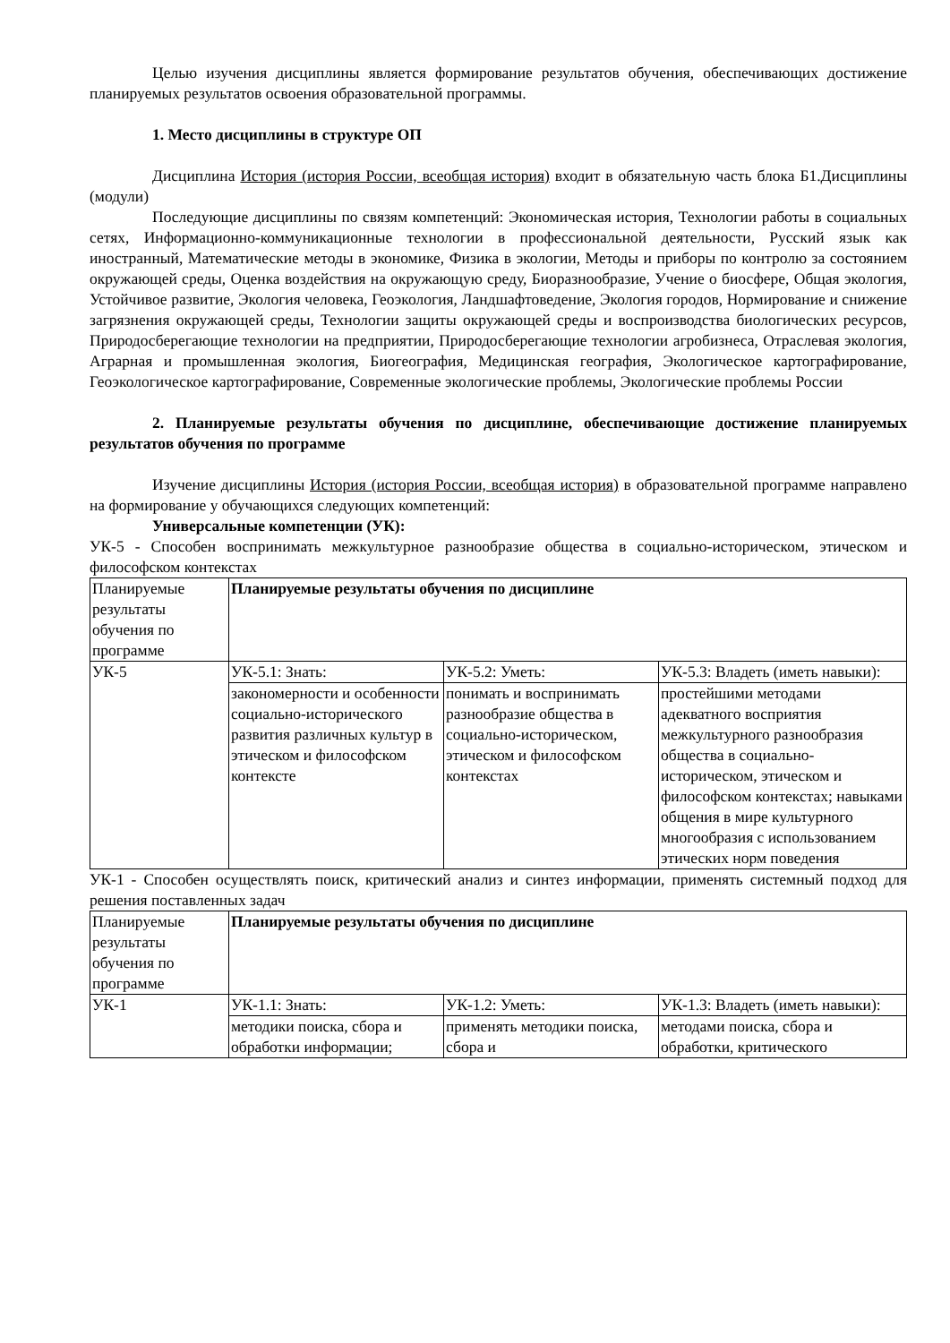Целью изучения дисциплины является формирование результатов обучения, обеспечивающих достижение планируемых результатов освоения образовательной программы.
1. Место дисциплины в структуре ОП
Дисциплина История (история России, всеобщая история) входит в обязательную часть блока Б1.Дисциплины (модули)
Последующие дисциплины по связям компетенций: Экономическая история, Технологии работы в социальных сетях, Информационно-коммуникационные технологии в профессиональной деятельности, Русский язык как иностранный, Математические методы в экономике, Физика в экологии, Методы и приборы по контролю за состоянием окружающей среды, Оценка воздействия на окружающую среду, Биоразнообразие, Учение о биосфере, Общая экология, Устойчивое развитие, Экология человека, Геоэкология, Ландшафтоведение, Экология городов, Нормирование и снижение загрязнения окружающей среды, Технологии защиты окружающей среды и воспроизводства биологических ресурсов, Природосберегающие технологии на предприятии, Природосберегающие технологии агробизнеса, Отраслевая экология, Аграрная и промышленная экология, Биогеография, Медицинская география, Экологическое картографирование, Геоэкологическое картографирование, Современные экологические проблемы, Экологические проблемы России
2. Планируемые результаты обучения по дисциплине, обеспечивающие достижение планируемых результатов обучения по программе
Изучение дисциплины История (история России, всеобщая история) в образовательной программе направлено на формирование у обучающихся следующих компетенций:
Универсальные компетенции (УК):
УК-5 - Способен воспринимать межкультурное разнообразие общества в социально-историческом, этическом и философском контекстах
| Планируемые результаты обучения по программе | Планируемые результаты обучения по дисциплине | | |
| УК-5 | УК-5.1: Знать: | УК-5.2: Уметь: | УК-5.3: Владеть (иметь навыки): |
| | закономерности и особенности социально-исторического развития различных культур в этическом и философском контексте | понимать и воспринимать разнообразие общества в социально-историческом, этическом и философском контекстах | простейшими методами адекватного восприятия межкультурного разнообразия общества в социально-историческом, этическом и философском контекстах; навыками общения в мире культурного многообразия с использованием этических норм поведения |
УК-1 - Способен осуществлять поиск, критический анализ и синтез информации, применять системный подход для решения поставленных задач
| Планируемые результаты обучения по программе | Планируемые результаты обучения по дисциплине | | |
| УК-1 | УК-1.1: Знать: | УК-1.2: Уметь: | УК-1.3: Владеть (иметь навыки): |
| | методики поиска, сбора и обработки информации; | применять методики поиска, сбора и | методами поиска, сбора и обработки, критического |